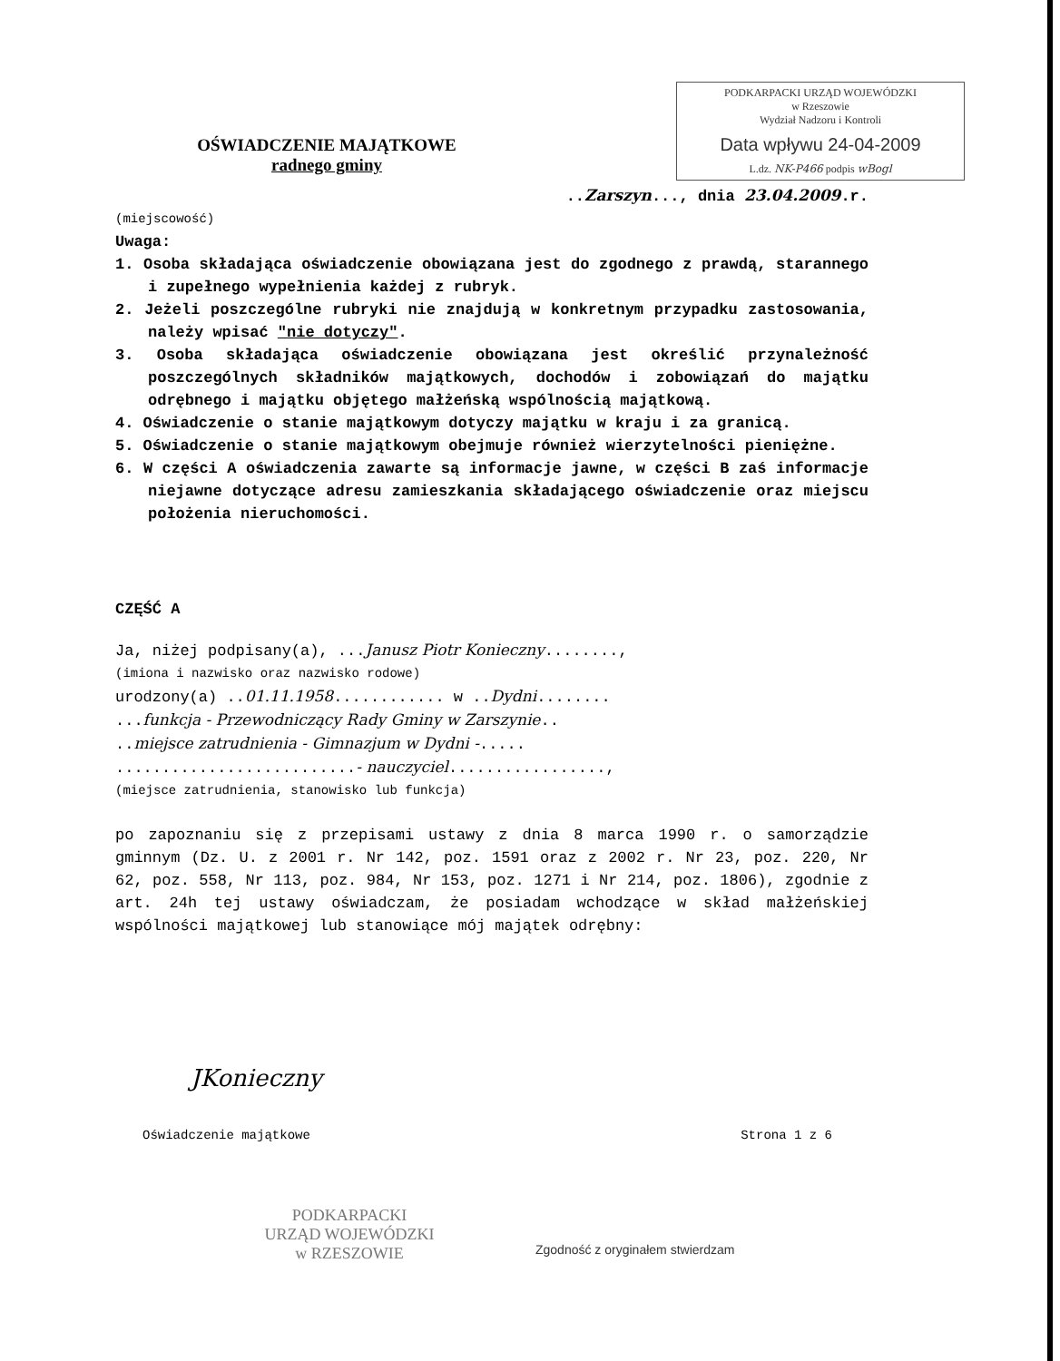PODKARPACKI URZĄD WOJEWÓDZKI
w Rzeszowie
Wydział Nadzoru i Kontroli
Data wpływu 24-04-2009
L.dz. NK-P466 podpis wBogl
OŚWIADCZENIE MAJĄTKOWE
radnego gminy
..Zarszyn..., dnia 23.04.2009.r.
(miejscowość)
Uwaga:
1. Osoba składająca oświadczenie obowiązana jest do zgodnego z prawdą, starannego i zupełnego wypełnienia każdej z rubryk.
2. Jeżeli poszczególne rubryki nie znajdują w konkretnym przypadku zastosowania, należy wpisać "nie dotyczy".
3. Osoba składająca oświadczenie obowiązana jest określić przynależność poszczególnych składników majątkowych, dochodów i zobowiązań do majątku odrębnego i majątku objętego małżeńską wspólnością majątkową.
4. Oświadczenie o stanie majątkowym dotyczy majątku w kraju i za granicą.
5. Oświadczenie o stanie majątkowym obejmuje również wierzytelności pieniężne.
6. W części A oświadczenia zawarte są informacje jawne, w części B zaś informacje niejawne dotyczące adresu zamieszkania składającego oświadczenie oraz miejscu położenia nieruchomości.
CZĘŚĆ A
Ja, niżej podpisany(a), ...Janusz Piotr Konieczny........,
(imiona i nazwisko oraz nazwisko rodowe)
urodzony(a) ..01.11.1958............ w ..Dydni........
...funkcja - Przewodniczący Rady Gminy w Zarszynie..
..miejsce zatrudnienia - Gimnazjum w Dydni -.....
..........................- nauczyciel.................,
(miejsce zatrudnienia, stanowisko lub funkcja)
po zapoznaniu się z przepisami ustawy z dnia 8 marca 1990 r. o samorządzie gminnym (Dz. U. z 2001 r. Nr 142, poz. 1591 oraz z 2002 r. Nr 23, poz. 220, Nr 62, poz. 558, Nr 113, poz. 984, Nr 153, poz. 1271 i Nr 214, poz. 1806), zgodnie z art. 24h tej ustawy oświadczam, że posiadam wchodzące w skład małżeńskiej wspólności majątkowej lub stanowiące mój majątek odrębny:
JKonieczny
Oświadczenie majątkowe Strona 1 z 6
PODKARPACKI
URZĄD WOJEWÓDZKI
w RZESZOWIE
Zgodność z oryginałem stwierdzam